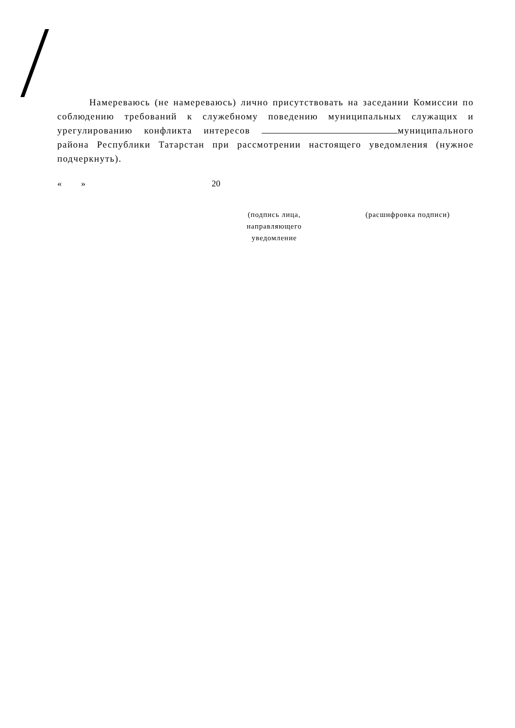Намереваюсь (не намереваюсь) лично присутствовать на заседании Комиссии по соблюдению требований к служебному поведению муниципальных служащих и урегулированию конфликта интересов муниципального района Республики Татарстан при рассмотрении настоящего уведомления (нужное подчеркнуть).
« » 20
(подпись лица,
направляющего
уведомление
(расшифровка подписи)